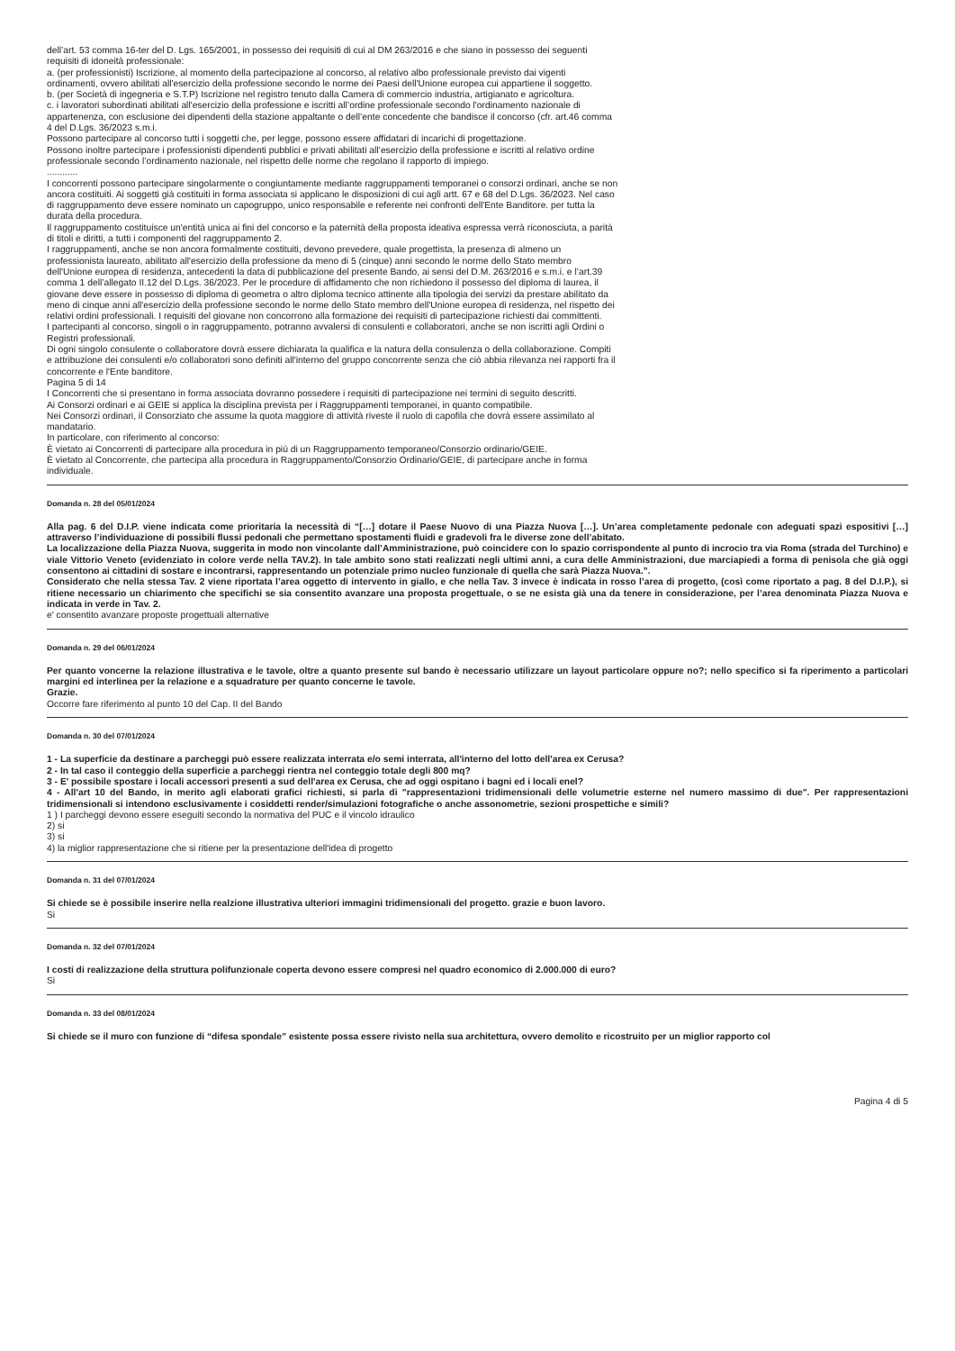dell’art. 53 comma 16-ter del D. Lgs. 165/2001, in possesso dei requisiti di cui al DM 263/2016 e che siano in possesso dei seguenti requisiti di idoneità professionale:
a. (per professionisti) Iscrizione, al momento della partecipazione al concorso, al relativo albo professionale previsto dai vigenti ordinamenti, ovvero abilitati all'esercizio della professione secondo le norme dei Paesi dell'Unione europea cui appartiene il soggetto.
b. (per Società di ingegneria e S.T.P) Iscrizione nel registro tenuto dalla Camera di commercio industria, artigianato e agricoltura.
c. i lavoratori subordinati abilitati all'esercizio della professione e iscritti all’ordine professionale secondo l'ordinamento nazionale di appartenenza, con esclusione dei dipendenti della stazione appaltante o dell’ente concedente che bandisce il concorso (cfr. art.46 comma 4 del D.Lgs. 36/2023 s.m.i.
Possono partecipare al concorso tutti i soggetti che, per legge, possono essere affidatari di incarichi di progettazione.
Possono inoltre partecipare i professionisti dipendenti pubblici e privati abilitati all’esercizio della professione e iscritti al relativo ordine professionale secondo l’ordinamento nazionale, nel rispetto delle norme che regolano il rapporto di impiego.
............
I concorrenti possono partecipare singolarmente o congiuntamente mediante raggruppamenti temporanei o consorzi ordinari, anche se non ancora costituiti. Ai soggetti già costituiti in forma associata si applicano le disposizioni di cui agli artt. 67 e 68 del D.Lgs. 36/2023. Nel caso di raggruppamento deve essere nominato un capogruppo, unico responsabile e referente nei confronti dell'Ente Banditore. per tutta la durata della procedura.
Il raggruppamento costituisce un'entità unica ai fini del concorso e la paternità della proposta ideativa espressa verrà riconosciuta, a parità di titoli e diritti, a tutti i componenti del raggruppamento 2.
I raggruppamenti, anche se non ancora formalmente costituiti, devono prevedere, quale progettista, la presenza di almeno un professionista laureato, abilitato all'esercizio della professione da meno di 5 (cinque) anni secondo le norme dello Stato membro dell'Unione europea di residenza, antecedenti la data di pubblicazione del presente Bando, ai sensi del D.M. 263/2016 e s.m.i. e l’art.39 comma 1 dell’allegato II.12 del D.Lgs. 36/2023. Per le procedure di affidamento che non richiedono il possesso del diploma di laurea, il giovane deve essere in possesso di diploma di geometra o altro diploma tecnico attinente alla tipologia dei servizi da prestare abilitato da meno di cinque anni all'esercizio della professione secondo le norme dello Stato membro dell'Unione europea di residenza, nel rispetto dei relativi ordini professionali. I requisiti del giovane non concorrono alla formazione dei requisiti di partecipazione richiesti dai committenti.
I partecipanti al concorso, singoli o in raggruppamento, potranno avvalersi di consulenti e collaboratori, anche se non iscritti agli Ordini o Registri professionali.
Di ogni singolo consulente o collaboratore dovrà essere dichiarata la qualifica e la natura della consulenza o della collaborazione. Compiti e attribuzione dei consulenti e/o collaboratori sono definiti all'interno del gruppo concorrente senza che ciò abbia rilevanza nei rapporti fra il concorrente e l'Ente banditore.
Pagina 5 di 14
I Concorrenti che si presentano in forma associata dovranno possedere i requisiti di partecipazione nei termini di seguito descritti.
Ai Consorzi ordinari e ai GEIE si applica la disciplina prevista per i Raggruppamenti temporanei, in quanto compatibile.
Nei Consorzi ordinari, il Consorziato che assume la quota maggiore di attività riveste il ruolo di capofila che dovrà essere assimilato al mandatario.
In particolare, con riferimento al concorso:
È vietato ai Concorrenti di partecipare alla procedura in più di un Raggruppamento temporaneo/Consorzio ordinario/GEIE.
È vietato al Concorrente, che partecipa alla procedura in Raggruppamento/Consorzio Ordinario/GEIE, di partecipare anche in forma individuale.
Domanda n. 28 del 05/01/2024
Alla pag. 6 del D.I.P. viene indicata come prioritaria la necessità di “[…] dotare il Paese Nuovo di una Piazza Nuova […]. Un’area completamente pedonale con adeguati spazi espositivi […] attraverso l’individuazione di possibili flussi pedonali che permettano spostamenti fluidi e gradevoli fra le diverse zone dell’abitato.
La localizzazione della Piazza Nuova, suggerita in modo non vincolante dall’Amministrazione, può coincidere con lo spazio corrispondente al punto di incrocio tra via Roma (strada del Turchino) e viale Vittorio Veneto (evidenziato in colore verde nella TAV.2). In tale ambito sono stati realizzati negli ultimi anni, a cura delle Amministrazioni, due marciapiedi a forma di penisola che già oggi consentono ai cittadini di sostare e incontrarsi, rappresentando un potenziale primo nucleo funzionale di quella che sarà Piazza Nuova.”.
Considerato che nella stessa Tav. 2 viene riportata l’area oggetto di intervento in giallo, e che nella Tav. 3 invece è indicata in rosso l’area di progetto, (così come riportato a pag. 8 del D.I.P.), si ritiene necessario un chiarimento che specifichi se sia consentito avanzare una proposta progettuale, o se ne esista già una da tenere in considerazione, per l’area denominata Piazza Nuova e indicata in verde in Tav. 2.
e' consentito avanzare proposte progettuali alternative
Domanda n. 29 del 06/01/2024
Per quanto voncerne la relazione illustrativa e le tavole, oltre a quanto presente sul bando è necessario utilizzare un layout particolare oppure no?; nello specifico si fa riperimento a particolari margini ed interlinea per la relazione e a squadrature per quanto concerne le tavole.
Grazie.
Occorre fare riferimento al punto 10 del Cap. II del Bando
Domanda n. 30 del 07/01/2024
1 - La superficie da destinare a parcheggi può essere realizzata interrata e/o semi interrata, all'interno del lotto dell'area ex Cerusa?
2 - In tal caso il conteggio della superficie a parcheggi rientra nel conteggio totale degli 800 mq?
3 - E' possibile spostare i locali accessori presenti a sud dell'area ex Cerusa, che ad oggi ospitano i bagni ed i locali enel?
4 - All'art 10 del Bando, in merito agli elaborati grafici richiesti, si parla di "rappresentazioni tridimensionali delle volumetrie esterne nel numero massimo di due". Per rappresentazioni tridimensionali si intendono esclusivamente i cosiddetti render/simulazioni fotografiche o anche assonometrie, sezioni prospettiche e simili?
1 ) I parcheggi devono essere eseguiti secondo la normativa del PUC e il vincolo idraulico
2) si
3) si
4) la miglior rappresentazione che si ritiene per la presentazione dell'idea di progetto
Domanda n. 31 del 07/01/2024
Si chiede se è possibile inserire nella realzione illustrativa ulteriori immagini tridimensionali del progetto. grazie e buon lavoro.
Si
Domanda n. 32 del 07/01/2024
I costi di realizzazione della struttura polifunzionale coperta devono essere compresi nel quadro economico di 2.000.000 di euro?
Si
Domanda n. 33 del 08/01/2024
Si chiede se il muro con funzione di “difesa spondale” esistente possa essere rivisto nella sua architettura, ovvero demolito e ricostruito per un miglior rapporto col
Pagina 4 di 5